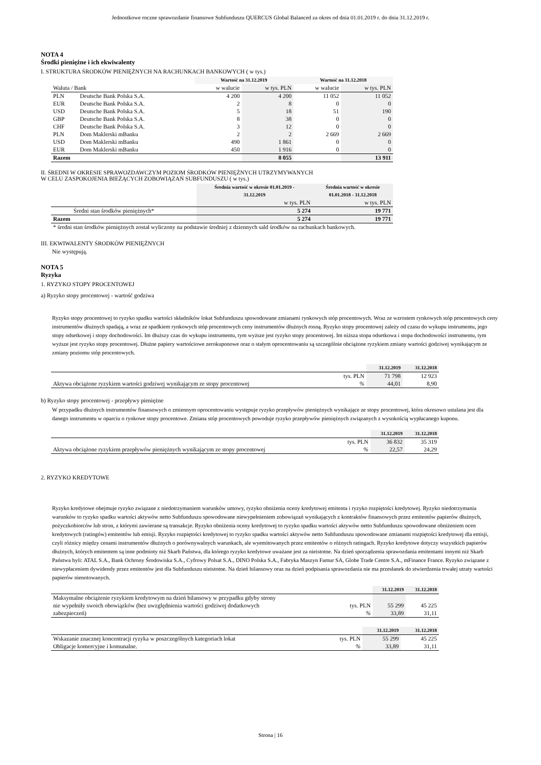Jednostkowe roczne sprawozdanie finansowe Subfunduszu QUERCUS Global Balanced za okres od dnia 01.01.2019 r. do dnia 31.12.2019 r.
NOTA 4
Środki pieniężne i ich ekwiwalenty
I. STRUKTURA ŚRODKÓW PIENIĘŻNYCH NA RACHUNKACH BANKOWYCH ( w tys.)
| | | Wartość na 31.12.2019 | | Wartość na 31.12.2018 | |
| Waluta / Bank | | w walucie | w tys. PLN | w walucie | w tys. PLN |
| PLN | Deutsche Bank Polska S.A. | 4 200 | 4 200 | 11 052 | 11 052 |
| EUR | Deutsche Bank Polska S.A. | 2 | 8 | 0 | 0 |
| USD | Deutsche Bank Polska S.A. | 5 | 18 | 51 | 190 |
| GBP | Deutsche Bank Polska S.A. | 8 | 38 | 0 | 0 |
| CHF | Deutsche Bank Polska S.A. | 3 | 12 | 0 | 0 |
| PLN | Dom Maklerski mBanku | 2 | 2 | 2 669 | 2 669 |
| USD | Dom Maklerski mBanku | 490 | 1 861 | 0 | 0 |
| EUR | Dom Maklerski mBanku | 450 | 1 916 | 0 | 0 |
| Razem | | | 8 055 | | 13 911 |
II. ŚREDNI W OKRESIE SPRAWOZDAWCZYM POZIOM ŚRODKÓW PIENIĘŻNYCH UTRZYMYWANYCH
W CELU ZASPOKOJENIA BIEŻĄCYCH ZOBOWIĄZAŃ SUBFUNDUSZU ( w tys.)
| | Średnia wartość w okresie 01.01.2019 - 31.12.2019 | Średnia wartość w okresie 01.01.2018 - 31.12.2018 |
| | w tys. PLN | w tys. PLN |
| Średni stan środków pieniężnych* | 5 274 | 19 771 |
| Razem | 5 274 | 19 771 |
| * średni stan środków pieniężnych został wyliczony na podstawie średniej z dziennych sald środków na rachunkach bankowych. | | |
III. EKWIWALENTY ŚRODKÓW PIENIĘŻNYCH
Nie występują.
NOTA 5
Ryzyka
1. RYZYKO STOPY PROCENTOWEJ
a) Ryzyko stopy procentowej - wartość godziwa
Ryzyko stopy procentowej to ryzyko spadku wartości składników lokat Subfunduszu spowodowane zmianami rynkowych stóp procentowych. Wraz ze wzrostem rynkowych stóp procentowych ceny instrumentów dłużnych spadają, a wraz ze spadkiem rynkowych stóp procentowych ceny instrumentów dłużnych rosną. Ryzyko stopy procentowej zależy od czasu do wykupu instrumentu, jego stopy odsetkowej i stopy dochodowości. Im dłuższy czas do wykupu instrumentu, tym wyższe jest ryzyko stopy procentowej. Im niższa stopa odsetkowa i stopa dochodowości instrumentu, tym wyższe jest ryzyko stopy procentowej. Dłużne papiery wartościowe zerokuponowe oraz o stałym oprocentowaniu są szczególnie obciążone ryzykiem zmiany wartości godziwej wynikającym ze zmiany poziomu stóp procentowych.
| | | 31.12.2019 | 31.12.2018 |
| | tys. PLN | 71 798 | 12 923 |
| Aktywa obciążone ryzykiem wartości godziwej wynikającym ze stopy procentowej | % | 44,01 | 8,90 |
b) Ryzyko stopy procentowej - przepływy pieniężne
W przypadku dłużnych instrumentów finansowych o zmiennym oprocentowaniu występuje ryzyko przepływów pieniężnych wynikające ze stopy procentowej, która okresowo ustalana jest dla danego instrumentu w oparciu o rynkowe stopy procentowe. Zmiana stóp procentowych powoduje ryzyko przepływów pieniężnych związanych z wysokością wypłacanego kuponu.
| | | 31.12.2019 | 31.12.2018 |
| | tys. PLN | 36 832 | 35 319 |
| Aktywa obciążone ryzykiem przepływów pieniężnych wynikającym ze stopy procentowej | % | 22,57 | 24,29 |
2. RYZYKO KREDYTOWE
Ryzyko kredytowe obejmuje ryzyko związane z niedotrzymaniem warunków umowy, ryzyko obniżenia oceny kredytowej emitenta i ryzyko rozpiętości kredytowej. Ryzyko niedotrzymania warunków to ryzyko spadku wartości aktywów netto Subfunduszu spowodowane niewypełnieniem zobowiązań wynikających z kontraktów finansowych przez emitentów papierów dłużnych, pożyczkobiorców lub stron, z którymi zawierane są transakcje. Ryzyko obniżenia oceny kredytowej to ryzyko spadku wartości aktywów netto Subfunduszu spowodowane obniżeniem ocen kredytowych (ratingów) emitentów lub emisji. Ryzyko rozpiętości kredytowej to ryzyko spadku wartości aktywów netto Subfunduszu spowodowane zmianami rozpiętości kredytowej dla emisji, czyli różnicy między cenami instrumentów dłużnych o porównywalnych warunkach, ale wyemitowanych przez emitentów o różnych ratingach. Ryzyko kredytowe dotyczy wszystkich papierów dłużnych, których emitentem są inne podmioty niż Skarb Państwa, dla którego ryzyko kredytowe uważane jest za nieistotne. Na dzień sporządzenia sprawozdania emitentami innymi niż Skarb Państwa byli: ATAL S.A., Bank Ochrony Środowiska S.A., Cyfrowy Polsat S.A., DINO Polska S.A., Fabryka Maszyn Famur SA, Globe Trade Centre S.A., mFinance France. Ryzyko związane z niewypłaceniem dywidendy przez emitentów jest dla Subfunduszu nieistotne. Na dzień bilansowy oraz na dzień podpisania sprawozdania nie ma przesłanek do stwierdzenia trwałej utraty wartości papierów nienotowanych.
| | | 31.12.2019 | 31.12.2018 |
| Maksymalne obciążenie ryzykiem kredytowym na dzień bilansowy w przypadku gdyby strony | | | |
| nie wypełniły swoich obowiązków (bez uwzględnienia wartości godziwej dodatkowych | tys. PLN | 55 299 | 45 225 |
| zabezpieczeń) | % | 33,89 | 31,11 |
| | | 31.12.2019 | 31.12.2018 |
| Wskazanie znacznej koncentracji ryzyka w poszczególnych kategoriach lokat | tys. PLN | 55 299 | 45 225 |
| Obligacje komercyjne i komunalne. | % | 33,89 | 31,11 |
Strona | 16